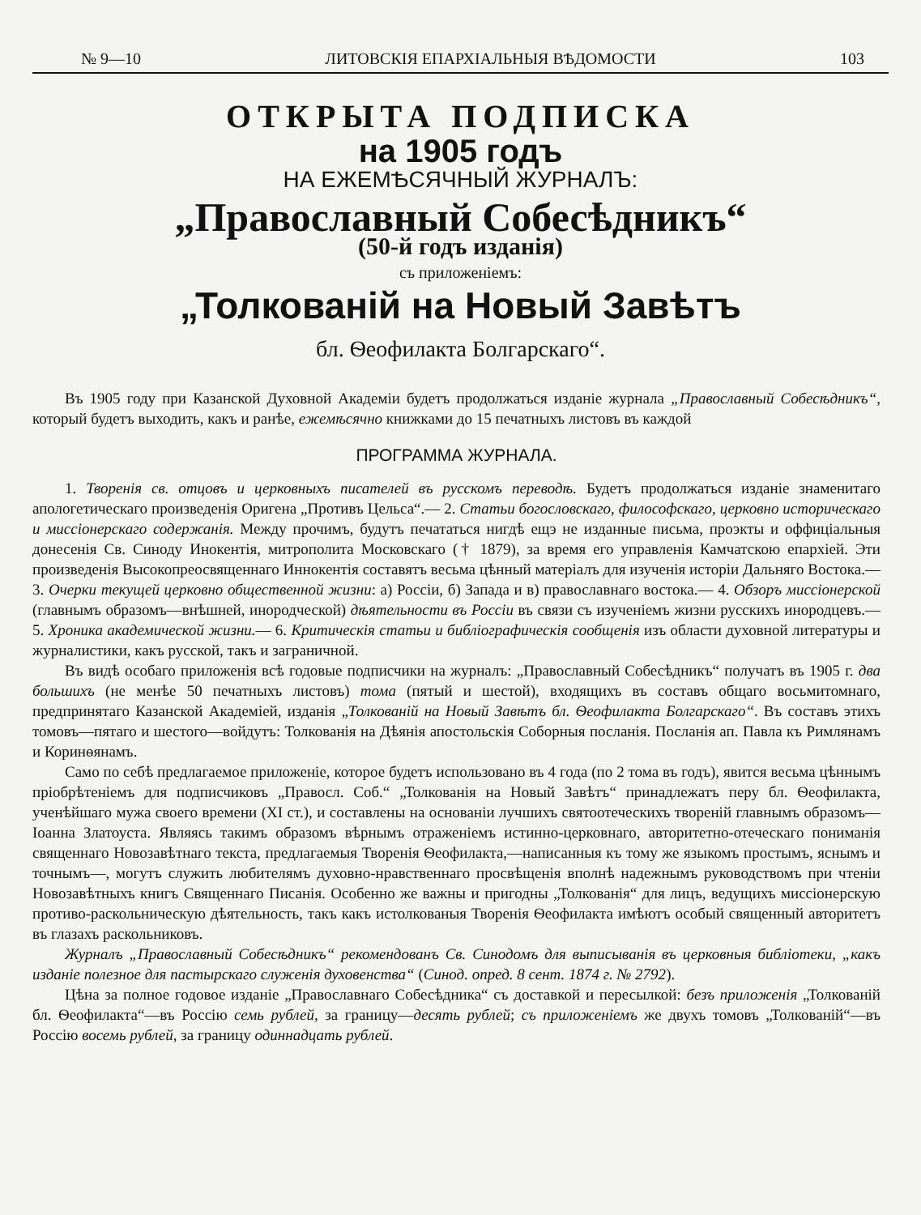№ 9—10 ЛИТОВСКIЯ ЕПАРХIАЛЬНЫЯ ВѢДОМОСТИ 103
ОТКРЫТА ПОДПИСКА
на 1905 годъ
НА ЕЖЕМѢСЯЧНЫЙ ЖУРНАЛЪ:
„Православный Собесѣдникъ“
(50-й годъ изданiя)
съ приложенiемъ:
„Толкованiй на Новый Завѣтъ
бл. Ѳеофилакта Болгарскаго“.
Въ 1905 году при Казанской Духовной Академiи будетъ продолжаться изданiе журнала „Православный Собесѣдникъ“, который будетъ выходить, какъ и ранѣе, ежемѣсячно книжками до 15 печатныхъ листовъ въ каждой
ПРОГРАММА ЖУРНАЛА.
1. Творенiя св. отцовъ и церковныхъ писателей въ русскомъ переводѣ. Будетъ продолжаться изданiе знаменитаго апологетическаго произведенiя Оригена „Противъ Цельса“.— 2. Статьи богословскаго, философскаго, церковно историческаго и миссiонерскаго содержанiя. Между прочимъ, будутъ печататься нигдѣ ещэ не изданные письма, проэкты и оффицiальныя донесенiя Св. Синоду Инокентiя, митрополита Московскаго († 1879), за время его управленiя Камчатскою епархiей. Эти произведенiя Высокопреосвященнаго Иннокентiя составятъ весьма цѣнный матерiалъ для изученiя исторiи Дальняго Востока.— 3. Очерки текущей церковно общественной жизни: а) Россiи, б) Запада и в) православнаго востока.— 4. Обзоръ миссiонерской (главнымъ образомъ—внѣшней, инородческой) дѣятельности въ Россiи въ связи съ изученiемъ жизни русскихъ инородцевъ.— 5. Хроника академической жизни.— 6. Критическiя статьи и библiографическiя сообщенiя изъ области духовной литературы и журналистики, какъ русской, такъ и заграничной.
Въ видѣ особаго приложенiя всѣ годовые подписчики на журналъ: „Православный Собесѣдникъ“ получатъ въ 1905 г. два большихъ (не менѣе 50 печатныхъ листовъ) тома (пятый и шестой), входящихъ въ составъ общаго восьмитомнаго, предпринятаго Казанской Академiей, изданiя „Толкованiй на Новый Завѣтъ бл. Ѳеофилакта Болгарскаго“. Въ составъ этихъ томовъ—пятаго и шестого—войдутъ: Толкованiя на Дѣянiя апостольскiя Соборныя посланiя. Посланiя ап. Павла къ Римлянамъ и Коринѳянамъ.
Само по себѣ предлагаемое приложенiе, которое будетъ использовано въ 4 года (по 2 тома въ годъ), явится весьма цѣннымъ прiобрѣтенiемъ для подписчиковъ „Правосл. Соб.“ „Толкованiя на Новый Завѣтъ“ принадлежатъ перу бл. Ѳеофилакта, ученѣйшаго мужа своего времени (XI ст.), и составлены на основанiи лучшихъ святоотеческихъ творенiй главнымъ образомъ—Iоанна Златоуста. Являясь такимъ образомъ вѣрнымъ отраженiемъ истинно-церковнаго, авторитетно-отеческаго пониманiя священнаго Новозавѣтнаго текста, предлагаемыя Творенiя Ѳеофилакта,—написанныя къ тому же языкомъ простымъ, яснымъ и точнымъ—, могутъ служить любителямъ духовно-нравственнаго просвѣщенiя вполнѣ надежнымъ руководствомъ при чтенiи Новозавѣтныхъ книгъ Священнаго Писанiя. Особенно же важны и пригодны „Толкованiя“ для лицъ, ведущихъ миссiонерскую противо-раскольническую дѣятельность, такъ какъ истолкованыя Творенiя Ѳеофилакта имѣютъ особый священный авторитетъ въ глазахъ раскольниковъ.
Журналъ „Православный Собесѣдникъ“ рекомендованъ Св. Синодомъ для выписыванiя въ церковныя библiотеки, „какъ изданiе полезное для пастырскаго служенiя духовенства“ (Синод. опред. 8 сент. 1874 г. № 2792).
Цѣна за полное годовое изданiе „Православнаго Собесѣдника“ съ доставкой и пересылкой: безъ приложенiя „Толкованiй бл. Ѳеофилакта“—въ Россiю семь рублей, за границу—десять рублей; съ приложенiемъ же двухъ томовъ „Толкованiй“—въ Россiю восемь рублей, за границу одиннадцать рублей.